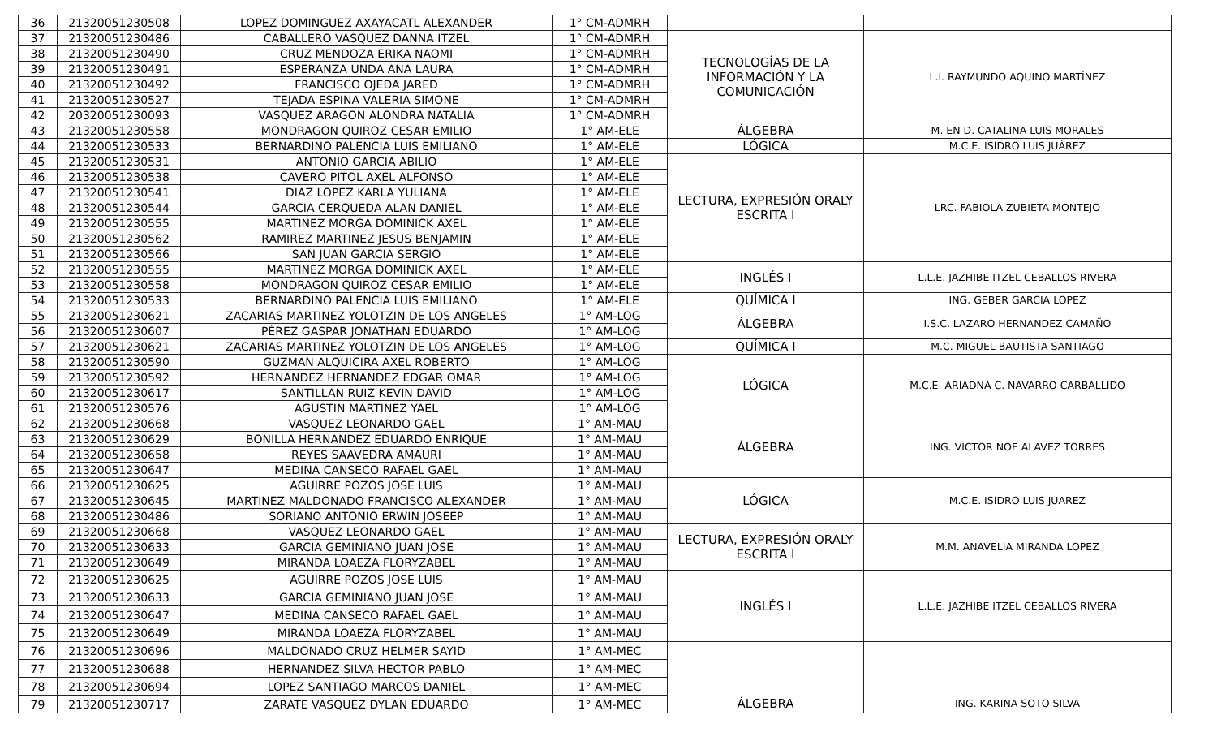| 36 | 21320051230508 | LOPEZ DOMINGUEZ AXAYACATL ALEXANDER | 1° CM-ADMRH | | |
| 37 | 21320051230486 | CABALLERO VASQUEZ DANNA ITZEL | 1° CM-ADMRH | TECNOLOGÍAS DE LA INFORMACIÓN Y LA COMUNICACIÓN | L.I. RAYMUNDO AQUINO MARTÍNEZ |
| 38 | 21320051230490 | CRUZ MENDOZA ERIKA NAOMI | 1° CM-ADMRH | | |
| 39 | 21320051230491 | ESPERANZA UNDA ANA LAURA | 1° CM-ADMRH | | |
| 40 | 21320051230492 | FRANCISCO OJEDA JARED | 1° CM-ADMRH | | |
| 41 | 21320051230527 | TEJADA ESPINA VALERIA SIMONE | 1° CM-ADMRH | | |
| 42 | 20320051230093 | VASQUEZ ARAGON ALONDRA NATALIA | 1° CM-ADMRH | | |
| 43 | 21320051230558 | MONDRAGON QUIROZ CESAR EMILIO | 1° AM-ELE | ÁLGEBRA | M. EN D. CATALINA LUIS MORALES |
| 44 | 21320051230533 | BERNARDINO PALENCIA LUIS EMILIANO | 1° AM-ELE | LÓGICA | M.C.E. ISIDRO LUIS JUÁREZ |
| 45 | 21320051230531 | ANTONIO GARCIA ABILIO | 1° AM-ELE | LECTURA, EXPRESIÓN ORALY ESCRITA I | LRC. FABIOLA ZUBIETA MONTEJO |
| 46 | 21320051230538 | CAVERO PITOL AXEL ALFONSO | 1° AM-ELE | | |
| 47 | 21320051230541 | DIAZ LOPEZ KARLA YULIANA | 1° AM-ELE | | |
| 48 | 21320051230544 | GARCIA CERQUEDA ALAN DANIEL | 1° AM-ELE | | |
| 49 | 21320051230555 | MARTINEZ MORGA DOMINICK AXEL | 1° AM-ELE | | |
| 50 | 21320051230562 | RAMIREZ MARTINEZ JESUS BENJAMIN | 1° AM-ELE | | |
| 51 | 21320051230566 | SAN JUAN GARCIA SERGIO | 1° AM-ELE | | |
| 52 | 21320051230555 | MARTINEZ MORGA DOMINICK AXEL | 1° AM-ELE | INGLÉS I | L.L.E. JAZHIBE ITZEL CEBALLOS RIVERA |
| 53 | 21320051230558 | MONDRAGON QUIROZ CESAR EMILIO | 1° AM-ELE | | |
| 54 | 21320051230533 | BERNARDINO PALENCIA LUIS EMILIANO | 1° AM-ELE | QUÍMICA I | ING. GEBER GARCIA LOPEZ |
| 55 | 21320051230621 | ZACARIAS MARTINEZ YOLOTZIN DE LOS ANGELES | 1° AM-LOG | ÁLGEBRA | I.S.C. LAZARO HERNANDEZ CAMAÑO |
| 56 | 21320051230607 | PÉREZ GASPAR JONATHAN EDUARDO | 1° AM-LOG | | |
| 57 | 21320051230621 | ZACARIAS MARTINEZ YOLOTZIN DE LOS ANGELES | 1° AM-LOG | QUÍMICA I | M.C. MIGUEL BAUTISTA SANTIAGO |
| 58 | 21320051230590 | GUZMAN ALQUICIRA AXEL ROBERTO | 1° AM-LOG | LÓGICA | M.C.E. ARIADNA C. NAVARRO CARBALLIDO |
| 59 | 21320051230592 | HERNANDEZ HERNANDEZ EDGAR OMAR | 1° AM-LOG | | |
| 60 | 21320051230617 | SANTILLAN RUIZ KEVIN DAVID | 1° AM-LOG | | |
| 61 | 21320051230576 | AGUSTIN MARTINEZ YAEL | 1° AM-LOG | | |
| 62 | 21320051230668 | VASQUEZ LEONARDO GAEL | 1° AM-MAU | ÁLGEBRA | ING. VICTOR NOE ALAVEZ TORRES |
| 63 | 21320051230629 | BONILLA HERNANDEZ EDUARDO ENRIQUE | 1° AM-MAU | | |
| 64 | 21320051230658 | REYES SAAVEDRA AMAURI | 1° AM-MAU | | |
| 65 | 21320051230647 | MEDINA CANSECO RAFAEL GAEL | 1° AM-MAU | | |
| 66 | 21320051230625 | AGUIRRE POZOS JOSE LUIS | 1° AM-MAU | LÓGICA | M.C.E. ISIDRO LUIS JUAREZ |
| 67 | 21320051230645 | MARTINEZ MALDONADO FRANCISCO ALEXANDER | 1° AM-MAU | | |
| 68 | 21320051230486 | SORIANO ANTONIO ERWIN JOSEEP | 1° AM-MAU | | |
| 69 | 21320051230668 | VASQUEZ LEONARDO GAEL | 1° AM-MAU | LECTURA, EXPRESIÓN ORALY ESCRITA I | M.M. ANAVELIA MIRANDA LOPEZ |
| 70 | 21320051230633 | GARCIA GEMINIANO JUAN JOSE | 1° AM-MAU | | |
| 71 | 21320051230649 | MIRANDA LOAEZA FLORYZABEL | 1° AM-MAU | | |
| 72 | 21320051230625 | AGUIRRE POZOS JOSE LUIS | 1° AM-MAU | INGLÉS I | L.L.E. JAZHIBE ITZEL CEBALLOS RIVERA |
| 73 | 21320051230633 | GARCIA GEMINIANO JUAN JOSE | 1° AM-MAU | | |
| 74 | 21320051230647 | MEDINA CANSECO RAFAEL GAEL | 1° AM-MAU | | |
| 75 | 21320051230649 | MIRANDA LOAEZA FLORYZABEL | 1° AM-MAU | | |
| 76 | 21320051230696 | MALDONADO CRUZ HELMER SAYID | 1° AM-MEC | | |
| 77 | 21320051230688 | HERNANDEZ SILVA HECTOR PABLO | 1° AM-MEC | | |
| 78 | 21320051230694 | LOPEZ SANTIAGO MARCOS DANIEL | 1° AM-MEC | | |
| 79 | 21320051230717 | ZARATE VASQUEZ DYLAN EDUARDO | 1° AM-MEC | ÁLGEBRA | ING. KARINA SOTO SILVA |